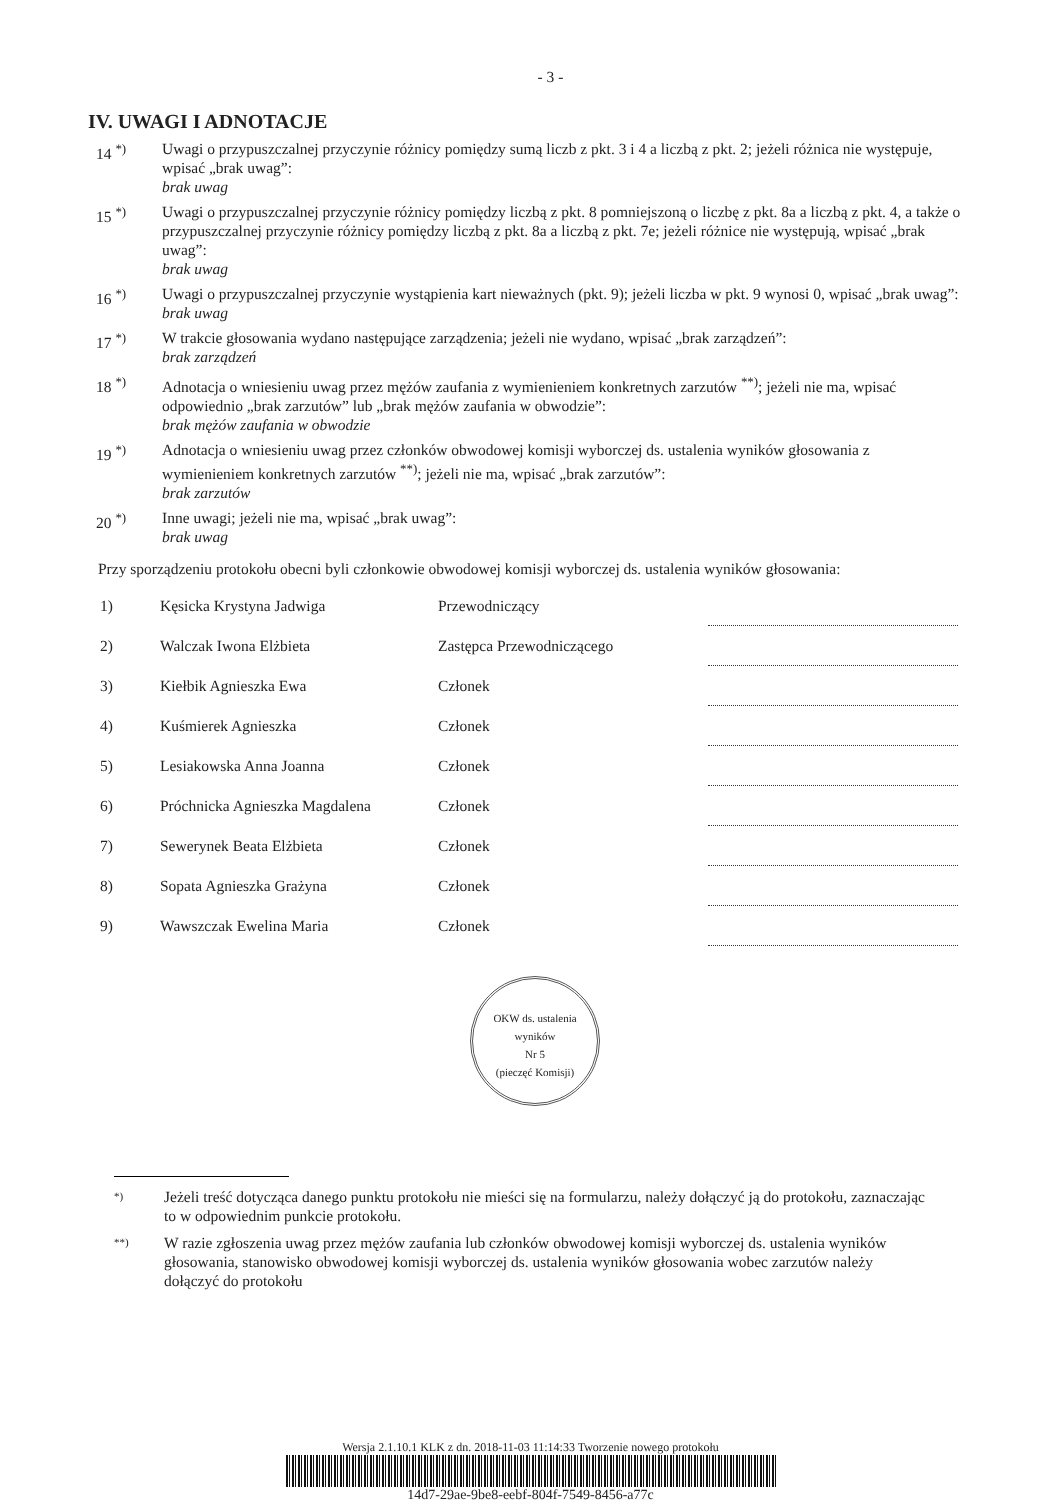- 3 -
IV. UWAGI I ADNOTACJE
14 <sup>*)</sup> Uwagi o przypuszczalnej przyczynie różnicy pomiędzy sumą liczb z pkt. 3 i 4 a liczbą z pkt. 2; jeżeli różnica nie występuje, wpisać „brak uwag”:
brak uwag
15 <sup>*)</sup> Uwagi o przypuszczalnej przyczynie różnicy pomiędzy liczbą z pkt. 8 pomniejszoną o liczbę z pkt. 8a a liczbą z pkt. 4, a także o przypuszczalnej przyczynie różnicy pomiędzy liczbą z pkt. 8a a liczbą z pkt. 7e; jeżeli różnice nie występują, wpisać „brak uwag”:
brak uwag
16 <sup>*)</sup> Uwagi o przypuszczalnej przyczynie wystąpienia kart nieważnych (pkt. 9); jeżeli liczba w pkt. 9 wynosi 0, wpisać „brak uwag”:
brak uwag
17 <sup>*)</sup> W trakcie głosowania wydano następujące zarządzenia; jeżeli nie wydano, wpisać „brak zarządzeń”:
brak zarządzeń
18 <sup>*)</sup> Adnotacja o wniesieniu uwag przez mężów zaufania z wymienieniem konkretnych zarzutów <sup>**)</sup>; jeżeli nie ma, wpisać odpowiednio „brak zarzutów” lub „brak mężów zaufania w obwodzie”:
brak mężów zaufania w obwodzie
19 <sup>*)</sup> Adnotacja o wniesieniu uwag przez członków obwodowej komisji wyborczej ds. ustalenia wyników głosowania z wymienieniem konkretnych zarzutów <sup>**)</sup>; jeżeli nie ma, wpisać „brak zarzutów”:
brak zarzutów
20 <sup>*)</sup> Inne uwagi; jeżeli nie ma, wpisać „brak uwag”:
brak uwag
Przy sporządzeniu protokołu obecni byli członkowie obwodowej komisji wyborczej ds. ustalenia wyników głosowania:
| 1) | Kęsicka Krystyna Jadwiga | Przewodniczący | |
| 2) | Walczak Iwona Elżbieta | Zastępca Przewodniczącego | |
| 3) | Kiełbik Agnieszka Ewa | Członek | |
| 4) | Kuśmierek Agnieszka | Członek | |
| 5) | Lesiakowska Anna Joanna | Członek | |
| 6) | Próchnicka Agnieszka Magdalena | Członek | |
| 7) | Sewerynek Beata Elżbieta | Członek | |
| 8) | Sopata Agnieszka Grażyna | Członek | |
| 9) | Wawszczak Ewelina Maria | Członek | |
OKW ds. ustalenia wyników
Nr 5
(pieczęć Komisji)
*)
Jeżeli treść dotycząca danego punktu protokołu nie mieści się na formularzu, należy dołączyć ją do protokołu, zaznaczając to w odpowiednim punkcie protokołu.
**)
W razie zgłoszenia uwag przez mężów zaufania lub członków obwodowej komisji wyborczej ds. ustalenia wyników głosowania, stanowisko obwodowej komisji wyborczej ds. ustalenia wyników głosowania wobec zarzutów należy dołączyć do protokołu
Wersja 2.1.10.1 KLK z dn. 2018-11-03 11:14:33 Tworzenie nowego protokołu
14d7-29ae-9be8-eebf-804f-7549-8456-a77c